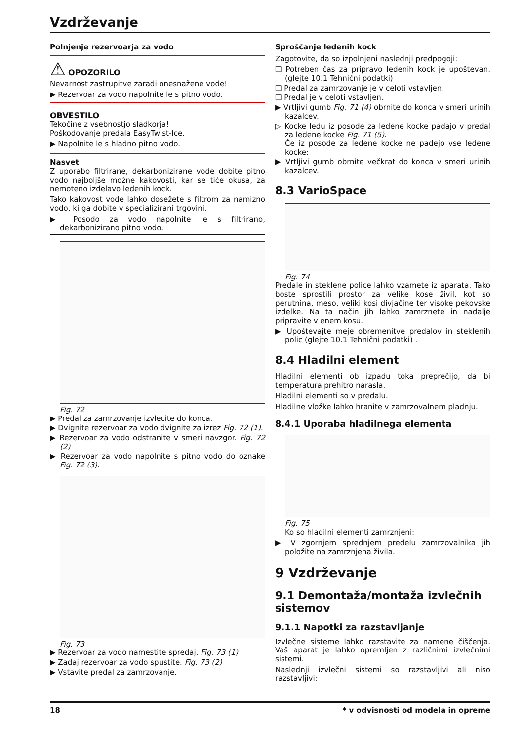Vzdrževanje
Polnjenje rezervoarja za vodo
⚠ OPOZORILO
Nevarnost zastrupitve zaradi onesnažene vode!
▶ Rezervoar za vodo napolnite le s pitno vodo.
OBVESTILO
Tekočine z vsebnostjo sladkorja!
Poškodovanje predala EasyTwist-Ice.
▶ Napolnite le s hladno pitno vodo.
Nasvet
Z uporabo filtrirane, dekarbonizirane vode dobite pitno vodo najboljše možne kakovosti, kar se tiče okusa, za nemoteno izdelavo ledenih kock.
Tako kakovost vode lahko dosežete s filtrom za namizno vodo, ki ga dobite v specializirani trgovini.
▶ Posodo za vodo napolnite le s filtrirano, dekarbonizirano pitno vodo.
Fig. 72
▶ Predal za zamrzovanje izvlecite do konca.
▶ Dvignite rezervoar za vodo dvignite za izrez Fig. 72 (1).
▶ Rezervoar za vodo odstranite v smeri navzgor. Fig. 72 (2)
▶ Rezervoar za vodo napolnite s pitno vodo do oznake Fig. 72 (3).
Fig. 73
▶ Rezervoar za vodo namestite spredaj. Fig. 73 (1)
▶ Zadaj rezervoar za vodo spustite. Fig. 73 (2)
▶ Vstavite predal za zamrzovanje.
Sproščanje ledenih kock
Zagotovite, da so izpolnjeni naslednji predpogoji:
❑ Potreben čas za pripravo ledenih kock je upoštevan. (glejte 10.1 Tehnični podatki)
❑ Predal za zamrzovanje je v celoti vstavljen.
❑ Predal je v celoti vstavljen.
▶ Vrtljivi gumb Fig. 71 (4) obrnite do konca v smeri urinih kazalcev.
▷ Kocke ledu iz posode za ledene kocke padajo v predal za ledene kocke Fig. 71 (5).
Če iz posode za ledene kocke ne padejo vse ledene kocke:
▶ Vrtljivi gumb obrnite večkrat do konca v smeri urinih kazalcev.
8.3 VarioSpace
Fig. 74
Predale in steklene police lahko vzamete iz aparata. Tako boste sprostili prostor za velike kose živil, kot so perutnina, meso, veliki kosi divjačine ter visoke pekovske izdelke. Na ta način jih lahko zamrznete in nadalje pripravite v enem kosu.
▶ Upoštevajte meje obremenitve predalov in steklenih polic (glejte 10.1 Tehnični podatki) .
8.4 Hladilni element
Hladilni elementi ob izpadu toka preprečijo, da bi temperatura prehitro narasla.
Hladilni elementi so v predalu.
Hladilne vložke lahko hranite v zamrzovalnem pladnju.
8.4.1 Uporaba hladilnega elementa
Fig. 75
Ko so hladilni elementi zamrznjeni:
▶ V zgornjem sprednjem predelu zamrzovalnika jih položite na zamrznjena živila.
9 Vzdrževanje
9.1 Demontaža/montaža izvlečnih sistemov
9.1.1 Napotki za razstavljanje
Izvlečne sisteme lahko razstavite za namene čiščenja. Vaš aparat je lahko opremljen z različnimi izvlečnimi sistemi.
Naslednji izvlečni sistemi so razstavljivi ali niso razstavljivi:
18 * v odvisnosti od modela in opreme